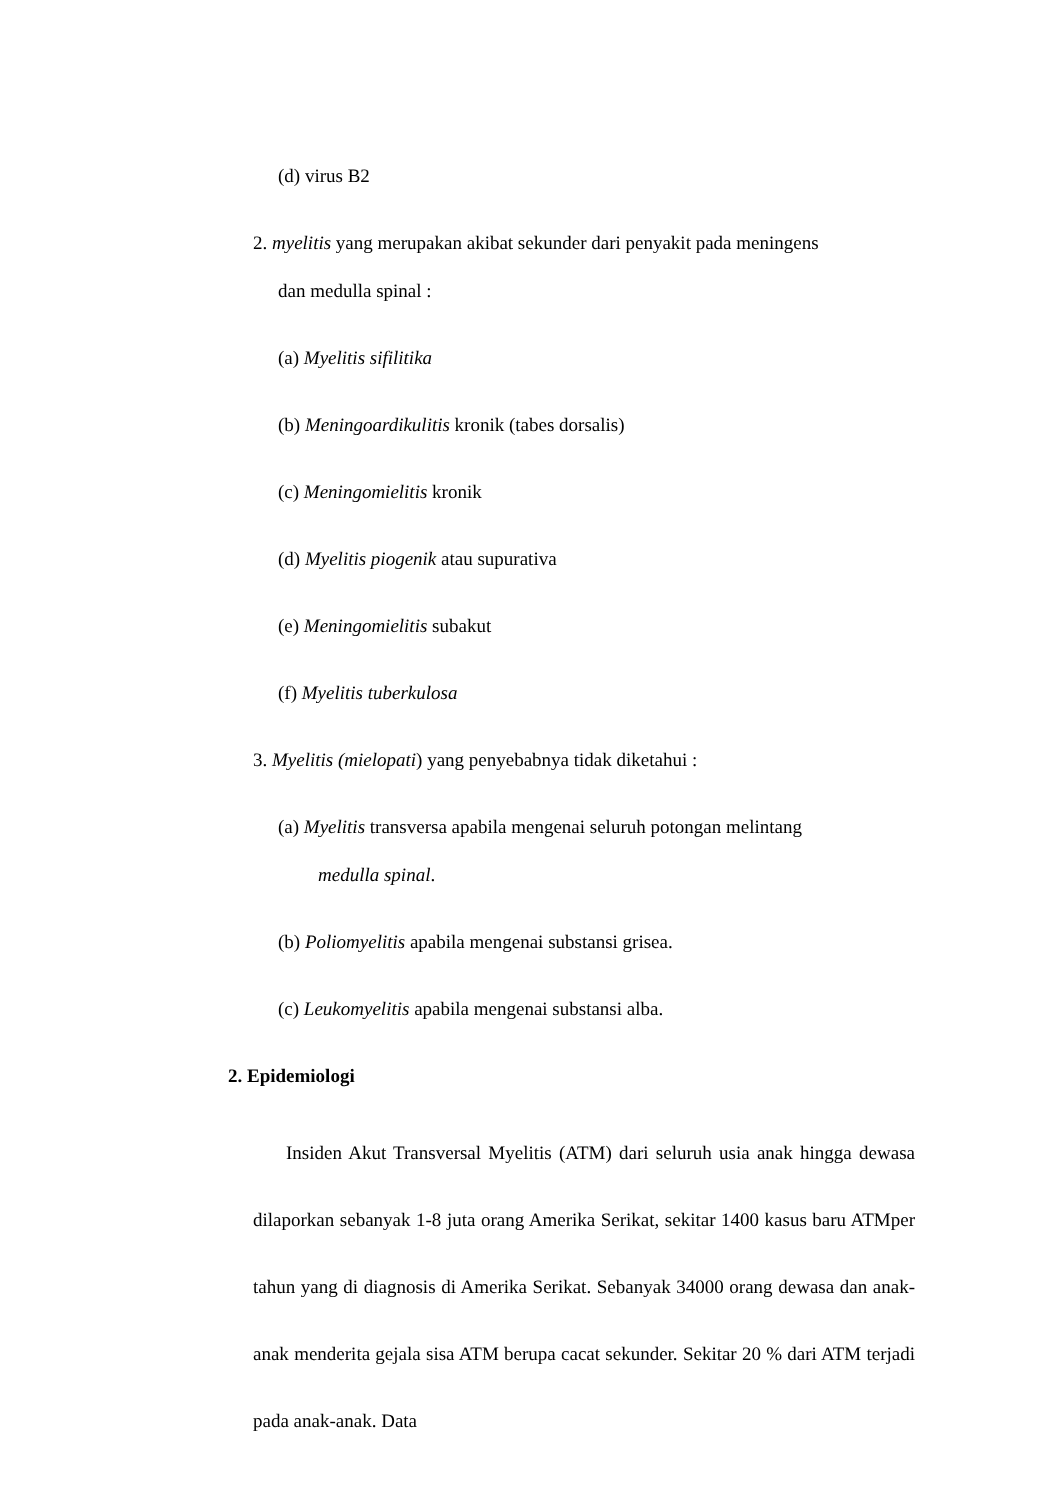(d) virus B2
2. myelitis yang merupakan akibat sekunder dari penyakit pada meningens
dan medulla spinal :
(a) Myelitis sifilitika
(b) Meningoardikulitis kronik (tabes dorsalis)
(c) Meningomielitis kronik
(d) Myelitis piogenik atau supurativa
(e) Meningomielitis subakut
(f) Myelitis tuberkulosa
3. Myelitis (mielopati) yang penyebabnya tidak diketahui :
(a) Myelitis transversa apabila mengenai seluruh potongan melintang
medulla spinal.
(b) Poliomyelitis apabila mengenai substansi grisea.
(c) Leukomyelitis apabila mengenai substansi alba.
2. Epidemiologi
Insiden Akut Transversal Myelitis (ATM) dari seluruh usia anak hingga dewasa dilaporkan sebanyak 1-8 juta orang Amerika Serikat, sekitar 1400 kasus baru ATMper tahun yang di diagnosis di Amerika Serikat. Sebanyak 34000 orang dewasa dan anak-anak menderita gejala sisa ATM berupa cacat sekunder. Sekitar 20 % dari ATM terjadi pada anak-anak. Data